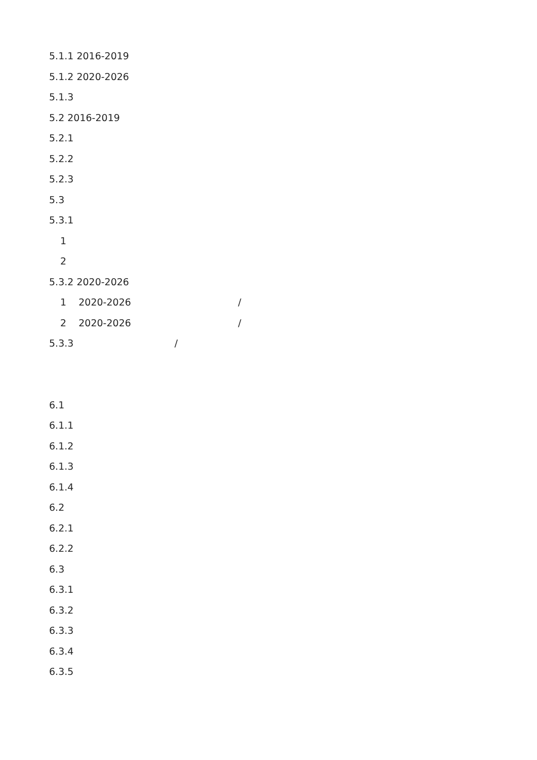5.1.1 2016-2019
5.1.2 2020-2026
5.1.3
5.2 2016-2019
5.2.1
5.2.2
5.2.3
5.3
5.3.1
1
2
5.3.2 2020-2026
1 2020-2026 /
2 2020-2026 /
5.3.3 /
6.1
6.1.1
6.1.2
6.1.3
6.1.4
6.2
6.2.1
6.2.2
6.3
6.3.1
6.3.2
6.3.3
6.3.4
6.3.5